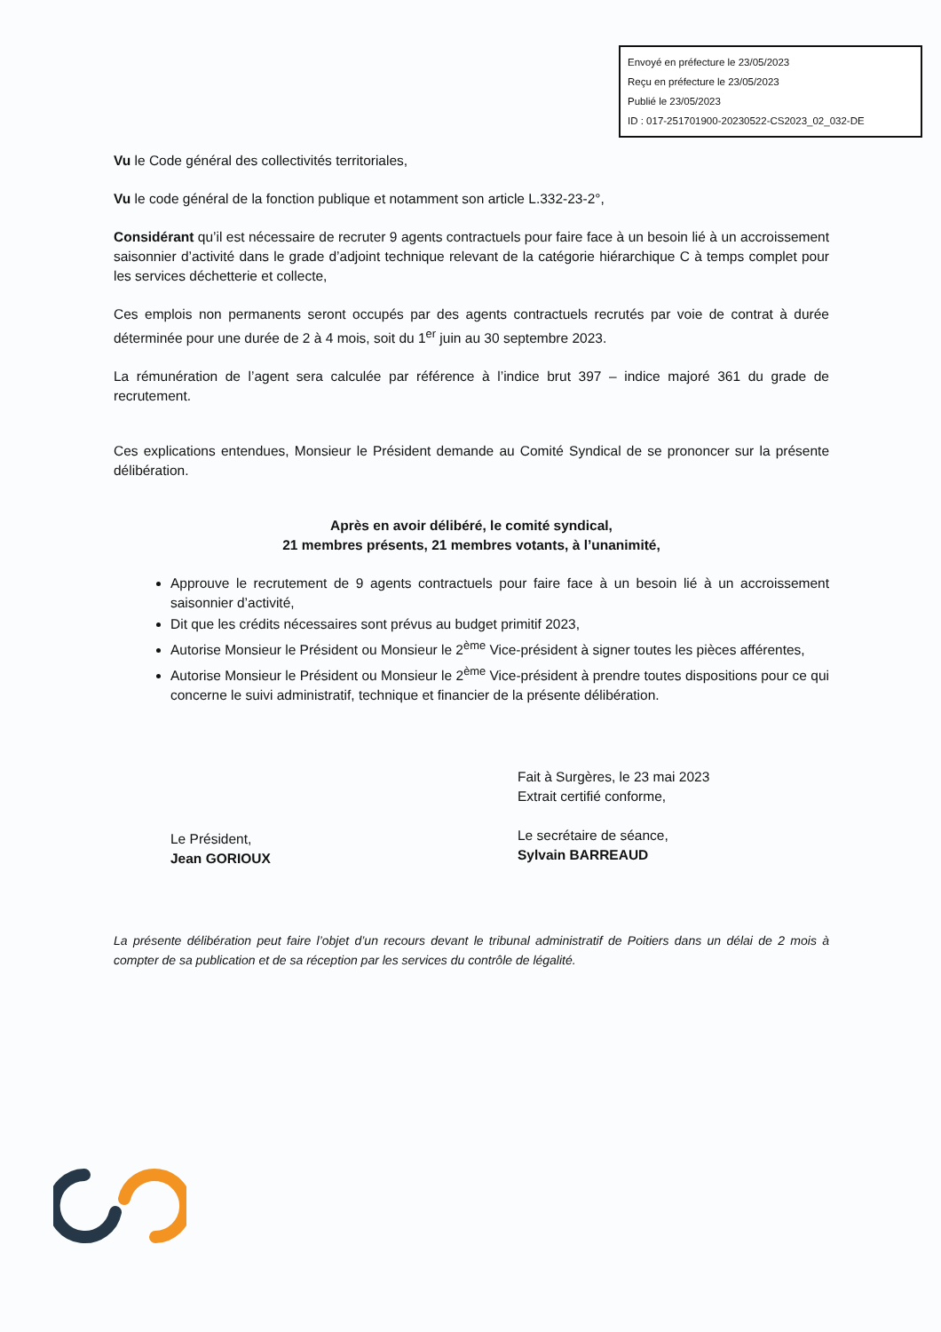Envoyé en préfecture le 23/05/2023
Reçu en préfecture le 23/05/2023
Publié le 23/05/2023
ID : 017-251701900-20230522-CS2023_02_032-DE
Vu le Code général des collectivités territoriales,
Vu le code général de la fonction publique et notamment son article L.332-23-2°,
Considérant qu’il est nécessaire de recruter 9 agents contractuels pour faire face à un besoin lié à un accroissement saisonnier d’activité dans le grade d’adjoint technique relevant de la catégorie hiérarchique C à temps complet pour les services déchetterie et collecte,
Ces emplois non permanents seront occupés par des agents contractuels recrutés par voie de contrat à durée déterminée pour une durée de 2 à 4 mois, soit du 1<sup>er</sup> juin au 30 septembre 2023.
La rémunération de l’agent sera calculée par référence à l’indice brut 397 – indice majoré 361 du grade de recrutement.
Ces explications entendues, Monsieur le Président demande au Comité Syndical de se prononcer sur la présente délibération.
Après en avoir délibéré, le comité syndical,
21 membres présents, 21 membres votants, à l’unanimité,
Approuve le recrutement de 9 agents contractuels pour faire face à un besoin lié à un accroissement saisonnier d’activité,
Dit que les crédits nécessaires sont prévus au budget primitif 2023,
Autorise Monsieur le Président ou Monsieur le 2<sup>ème</sup> Vice-président à signer toutes les pièces afférentes,
Autorise Monsieur le Président ou Monsieur le 2<sup>ème</sup> Vice-président à prendre toutes dispositions pour ce qui concerne le suivi administratif, technique et financier de la présente délibération.
Le Président,
Jean GORIOUX
Fait à Surgères, le 23 mai 2023
Extrait certifié conforme,
Le secrétaire de séance,
Sylvain BARREAUD
La présente délibération peut faire l’objet d’un recours devant le tribunal administratif de Poitiers dans un délai de 2 mois à compter de sa publication et de sa réception par les services du contrôle de légalité.